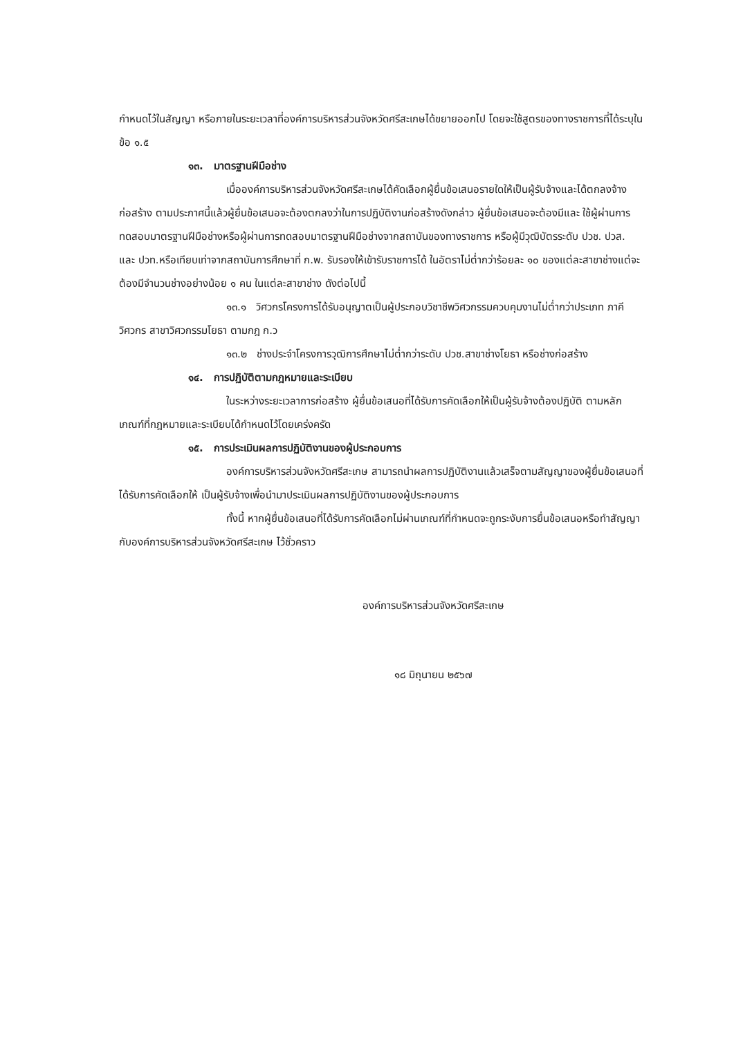กำหนดไว้ในสัญญา หรือภายในระยะเวลาที่องค์การบริหารส่วนจังหวัดศรีสะเกษได้ขยายออกไป โดยจะใช้สูตรของทางราชการที่ได้ระบุในข้อ ๑.๕
๑๓. มาตรฐานฝีมือช่าง
เมื่อองค์การบริหารส่วนจังหวัดศรีสะเกษได้คัดเลือกผู้ยื่นข้อเสนอรายใดให้เป็นผู้รับจ้างและได้ตกลงจ้างก่อสร้าง ตามประกาศนี้แล้วผู้ยื่นข้อเสนอจะต้องตกลงว่าในการปฏิบัติงานก่อสร้างดังกล่าว ผู้ยื่นข้อเสนอจะต้องมีและ ใช้ผู้ผ่านการทดสอบมาตรฐานฝีมือช่างหรือผู้ผ่านการทดสอบมาตรฐานฝีมือช่างจากสถาบันของทางราชการ หรือผู้มีวุฒิบัตรระดับ ปวช. ปวส. และ ปวท.หรือเทียบเท่าจากสถาบันการศึกษาที่ ก.พ. รับรองให้เข้ารับราชการได้ ในอัตราไม่ต่ำกว่าร้อยละ ๑๐ ของแต่ละสาขาช่างแต่จะต้องมีจำนวนช่างอย่างน้อย ๑ คน ในแต่ละสาขาช่าง ดังต่อไปนี้
๑๓.๑ วิศวกรโครงการได้รับอนุญาตเป็นผู้ประกอบวิชาชีพวิศวกรรมควบคุมงานไม่ต่ำกว่าประเภท ภาคีวิศวกร สาขาวิศวกรรมโยธา ตามกฎ ก.ว
๑๓.๒ ช่างประจำโครงการวุฒิการศึกษาไม่ต่ำกว่าระดับ ปวช.สาขาช่างโยธา หรือช่างก่อสร้าง
๑๔. การปฏิบัติตามกฎหมายและระเบียบ
ในระหว่างระยะเวลาการก่อสร้าง ผู้ยื่นข้อเสนอที่ได้รับการคัดเลือกให้เป็นผู้รับจ้างต้องปฏิบัติ ตามหลักเกณฑ์ที่กฎหมายและระเบียบได้กำหนดไว้โดยเคร่งครัด
๑๕. การประเมินผลการปฏิบัติงานของผู้ประกอบการ
องค์การบริหารส่วนจังหวัดศรีสะเกษ สามารถนำผลการปฏิบัติงานแล้วเสร็จตามสัญญาของผู้ยื่นข้อเสนอที่ได้รับการคัดเลือกให้ เป็นผู้รับจ้างเพื่อนำมาประเมินผลการปฏิบัติงานของผู้ประกอบการ
ทั้งนี้ หากผู้ยื่นข้อเสนอที่ได้รับการคัดเลือกไม่ผ่านเกณฑ์ที่กำหนดจะถูกระงับการยื่นข้อเสนอหรือทำสัญญากับองค์การบริหารส่วนจังหวัดศรีสะเกษ ไว้ชั่วคราว
องค์การบริหารส่วนจังหวัดศรีสะเกษ
๑๘ มิถุนายน ๒๕๖๗